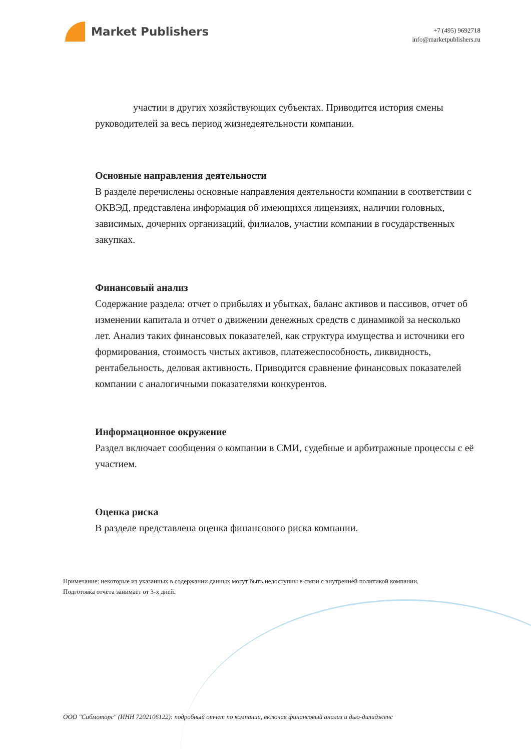Market Publishers
+7 (495) 9692718
info@marketpublishers.ru
участии в других хозяйствующих субъектах. Приводится история смены руководителей за весь период жизнедеятельности компании.
Основные направления деятельности
В разделе перечислены основные направления деятельности компании в соответствии с ОКВЭД, представлена информация об имеющихся лицензиях, наличии головных, зависимых, дочерних организаций, филиалов, участии компании в государственных закупках.
Финансовый анализ
Содержание раздела: отчет о прибылях и убытках, баланс активов и пассивов, отчет об изменении капитала и отчет о движении денежных средств с динамикой за несколько лет. Анализ таких финансовых показателей, как структура имущества и источники его формирования, стоимость чистых активов, платежеспособность, ликвидность, рентабельность, деловая активность. Приводится сравнение финансовых показателей компании с аналогичными показателями конкурентов.
Информационное окружение
Раздел включает сообщения о компании в СМИ, судебные и арбитражные процессы с её участием.
Оценка риска
В разделе представлена оценка финансового риска компании.
Примечание: некоторые из указанных в содержании данных могут быть недоступны в связи с внутренней политикой компании.
Подготовка отчёта занимает от 3-х дней.
ООО "Сибмоторс" (ИНН 7202106122): подробный отчет по компании, включая финансовый анализ и дью-дилидженс